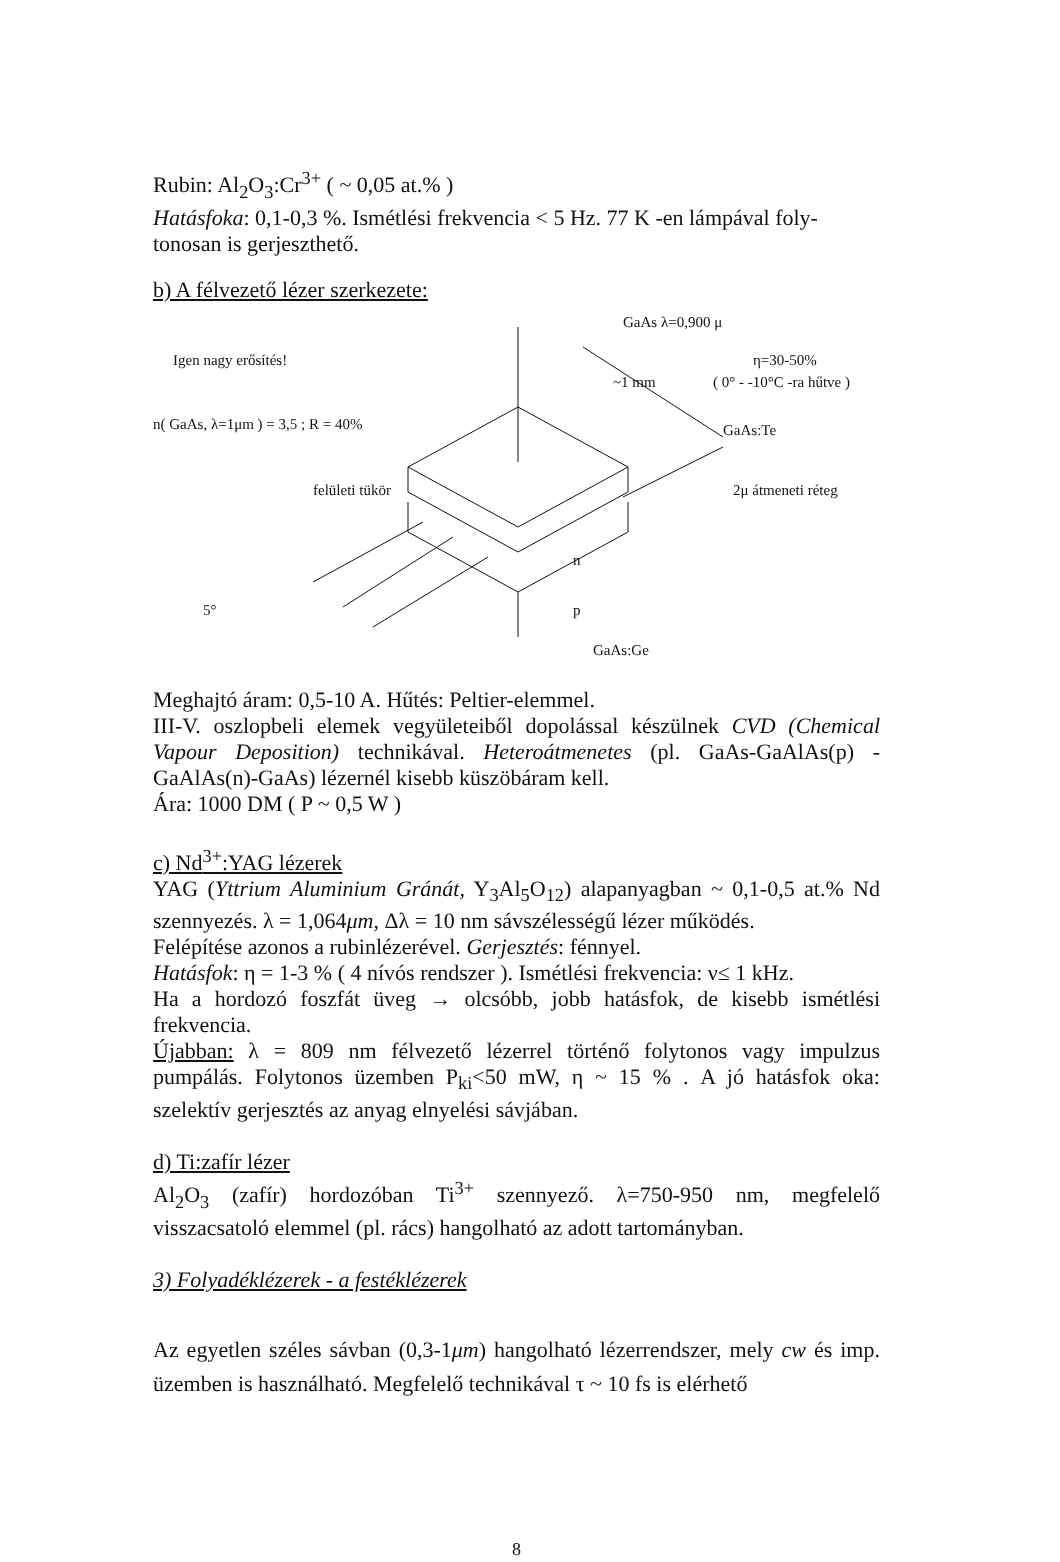Rubin: Al<sub>2</sub>O<sub>3</sub>:Cr<sup>3+</sup> ( ~ 0,05 at.% )
Hatásfoka: 0,1-0,3 %. Ismétlési frekvencia < 5 Hz. 77 K -en lámpával foly-tonosan is gerjeszthető.
b) A félvezető lézer szerkezete:
GaAs λ=0,900 μ
Igen nagy erősítés! η=30-50%
~1 mm ( 0° - -10°C -ra hűtve )
n( GaAs, λ=1μm ) = 3,5 ; R = 40% GaAs:Te
felületi tükör 2μ átmeneti réteg
n
5° p
GaAs:Ge
Meghajtó áram: 0,5-10 A. Hűtés: Peltier-elemmel.
III-V. oszlopbeli elemek vegyületeiből dopolással készülnek CVD (Chemical Vapour Deposition) technikával. Heteroátmenetes (pl. GaAs-GaAlAs(p) -GaAlAs(n)-GaAs) lézernél kisebb küszöbáram kell.
Ára: 1000 DM ( P ~ 0,5 W )
c) Nd<sup>3+</sup>:YAG lézerek
YAG (Yttrium Aluminium Gránát, Y<sub>3</sub>Al<sub>5</sub>O<sub>12</sub>) alapanyagban ~ 0,1-0,5 at.% Nd szennyezés. λ = 1,064μm, Δλ = 10 nm sávszélességű lézer működés.
Felépítése azonos a rubinlézerével. Gerjesztés: fénnyel.
Hatásfok: η = 1-3 % ( 4 nívós rendszer ). Ismétlési frekvencia: ν≤ 1 kHz.
Ha a hordozó foszfát üveg → olcsóbb, jobb hatásfok, de kisebb ismétlési frekvencia.
Újabban: λ = 809 nm félvezető lézerrel történő folytonos vagy impulzus pumpálás. Folytonos üzemben P<sub>ki</sub><50 mW, η ~ 15 % . A jó hatásfok oka: szelektív gerjesztés az anyag elnyelési sávjában.
d) Ti:zafír lézer
Al<sub>2</sub>O<sub>3</sub> (zafír) hordozóban Ti<sup>3+</sup> szennyező. λ=750-950 nm, megfelelő visszacsatoló elemmel (pl. rács) hangolható az adott tartományban.
3) Folyadéklézerek - a festéklézerek
Az egyetlen széles sávban (0,3-1μm) hangolható lézerrendszer, mely cw és imp. üzemben is használható. Megfelelő technikával τ ~ 10 fs is elérhető
8